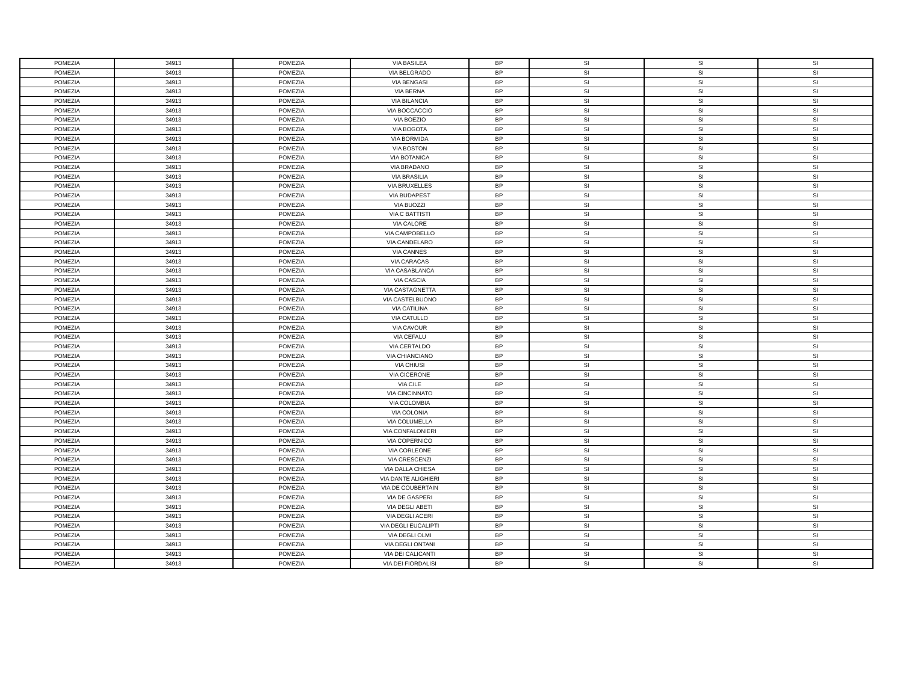| POMEZIA | 34913 | POMEZIA | VIA BASILEA | BP | SI | SI | SI |
| POMEZIA | 34913 | POMEZIA | VIA BELGRADO | BP | SI | SI | SI |
| POMEZIA | 34913 | POMEZIA | VIA BENGASI | BP | SI | SI | SI |
| POMEZIA | 34913 | POMEZIA | VIA BERNA | BP | SI | SI | SI |
| POMEZIA | 34913 | POMEZIA | VIA BILANCIA | BP | SI | SI | SI |
| POMEZIA | 34913 | POMEZIA | VIA BOCCACCIO | BP | SI | SI | SI |
| POMEZIA | 34913 | POMEZIA | VIA BOEZIO | BP | SI | SI | SI |
| POMEZIA | 34913 | POMEZIA | VIA BOGOTA | BP | SI | SI | SI |
| POMEZIA | 34913 | POMEZIA | VIA BORMIDA | BP | SI | SI | SI |
| POMEZIA | 34913 | POMEZIA | VIA BOSTON | BP | SI | SI | SI |
| POMEZIA | 34913 | POMEZIA | VIA BOTANICA | BP | SI | SI | SI |
| POMEZIA | 34913 | POMEZIA | VIA BRADANO | BP | SI | SI | SI |
| POMEZIA | 34913 | POMEZIA | VIA BRASILIA | BP | SI | SI | SI |
| POMEZIA | 34913 | POMEZIA | VIA BRUXELLES | BP | SI | SI | SI |
| POMEZIA | 34913 | POMEZIA | VIA BUDAPEST | BP | SI | SI | SI |
| POMEZIA | 34913 | POMEZIA | VIA BUOZZI | BP | SI | SI | SI |
| POMEZIA | 34913 | POMEZIA | VIA C BATTISTI | BP | SI | SI | SI |
| POMEZIA | 34913 | POMEZIA | VIA CALORE | BP | SI | SI | SI |
| POMEZIA | 34913 | POMEZIA | VIA CAMPOBELLO | BP | SI | SI | SI |
| POMEZIA | 34913 | POMEZIA | VIA CANDELARO | BP | SI | SI | SI |
| POMEZIA | 34913 | POMEZIA | VIA CANNES | BP | SI | SI | SI |
| POMEZIA | 34913 | POMEZIA | VIA CARACAS | BP | SI | SI | SI |
| POMEZIA | 34913 | POMEZIA | VIA CASABLANCA | BP | SI | SI | SI |
| POMEZIA | 34913 | POMEZIA | VIA CASCIA | BP | SI | SI | SI |
| POMEZIA | 34913 | POMEZIA | VIA CASTAGNETTA | BP | SI | SI | SI |
| POMEZIA | 34913 | POMEZIA | VIA CASTELBUONO | BP | SI | SI | SI |
| POMEZIA | 34913 | POMEZIA | VIA CATILINA | BP | SI | SI | SI |
| POMEZIA | 34913 | POMEZIA | VIA CATULLO | BP | SI | SI | SI |
| POMEZIA | 34913 | POMEZIA | VIA CAVOUR | BP | SI | SI | SI |
| POMEZIA | 34913 | POMEZIA | VIA CEFALU | BP | SI | SI | SI |
| POMEZIA | 34913 | POMEZIA | VIA CERTALDO | BP | SI | SI | SI |
| POMEZIA | 34913 | POMEZIA | VIA CHIANCIANO | BP | SI | SI | SI |
| POMEZIA | 34913 | POMEZIA | VIA CHIUSI | BP | SI | SI | SI |
| POMEZIA | 34913 | POMEZIA | VIA CICERONE | BP | SI | SI | SI |
| POMEZIA | 34913 | POMEZIA | VIA CILE | BP | SI | SI | SI |
| POMEZIA | 34913 | POMEZIA | VIA CINCINNATO | BP | SI | SI | SI |
| POMEZIA | 34913 | POMEZIA | VIA COLOMBIA | BP | SI | SI | SI |
| POMEZIA | 34913 | POMEZIA | VIA COLONIA | BP | SI | SI | SI |
| POMEZIA | 34913 | POMEZIA | VIA COLUMELLA | BP | SI | SI | SI |
| POMEZIA | 34913 | POMEZIA | VIA CONFALONIERI | BP | SI | SI | SI |
| POMEZIA | 34913 | POMEZIA | VIA COPERNICO | BP | SI | SI | SI |
| POMEZIA | 34913 | POMEZIA | VIA CORLEONE | BP | SI | SI | SI |
| POMEZIA | 34913 | POMEZIA | VIA CRESCENZI | BP | SI | SI | SI |
| POMEZIA | 34913 | POMEZIA | VIA DALLA CHIESA | BP | SI | SI | SI |
| POMEZIA | 34913 | POMEZIA | VIA DANTE ALIGHIERI | BP | SI | SI | SI |
| POMEZIA | 34913 | POMEZIA | VIA DE COUBERTAIN | BP | SI | SI | SI |
| POMEZIA | 34913 | POMEZIA | VIA DE GASPERI | BP | SI | SI | SI |
| POMEZIA | 34913 | POMEZIA | VIA DEGLI ABETI | BP | SI | SI | SI |
| POMEZIA | 34913 | POMEZIA | VIA DEGLI ACERI | BP | SI | SI | SI |
| POMEZIA | 34913 | POMEZIA | VIA DEGLI EUCALIPTI | BP | SI | SI | SI |
| POMEZIA | 34913 | POMEZIA | VIA DEGLI OLMI | BP | SI | SI | SI |
| POMEZIA | 34913 | POMEZIA | VIA DEGLI ONTANI | BP | SI | SI | SI |
| POMEZIA | 34913 | POMEZIA | VIA DEI CALICANTI | BP | SI | SI | SI |
| POMEZIA | 34913 | POMEZIA | VIA DEI FIORDALISI | BP | SI | SI | SI |